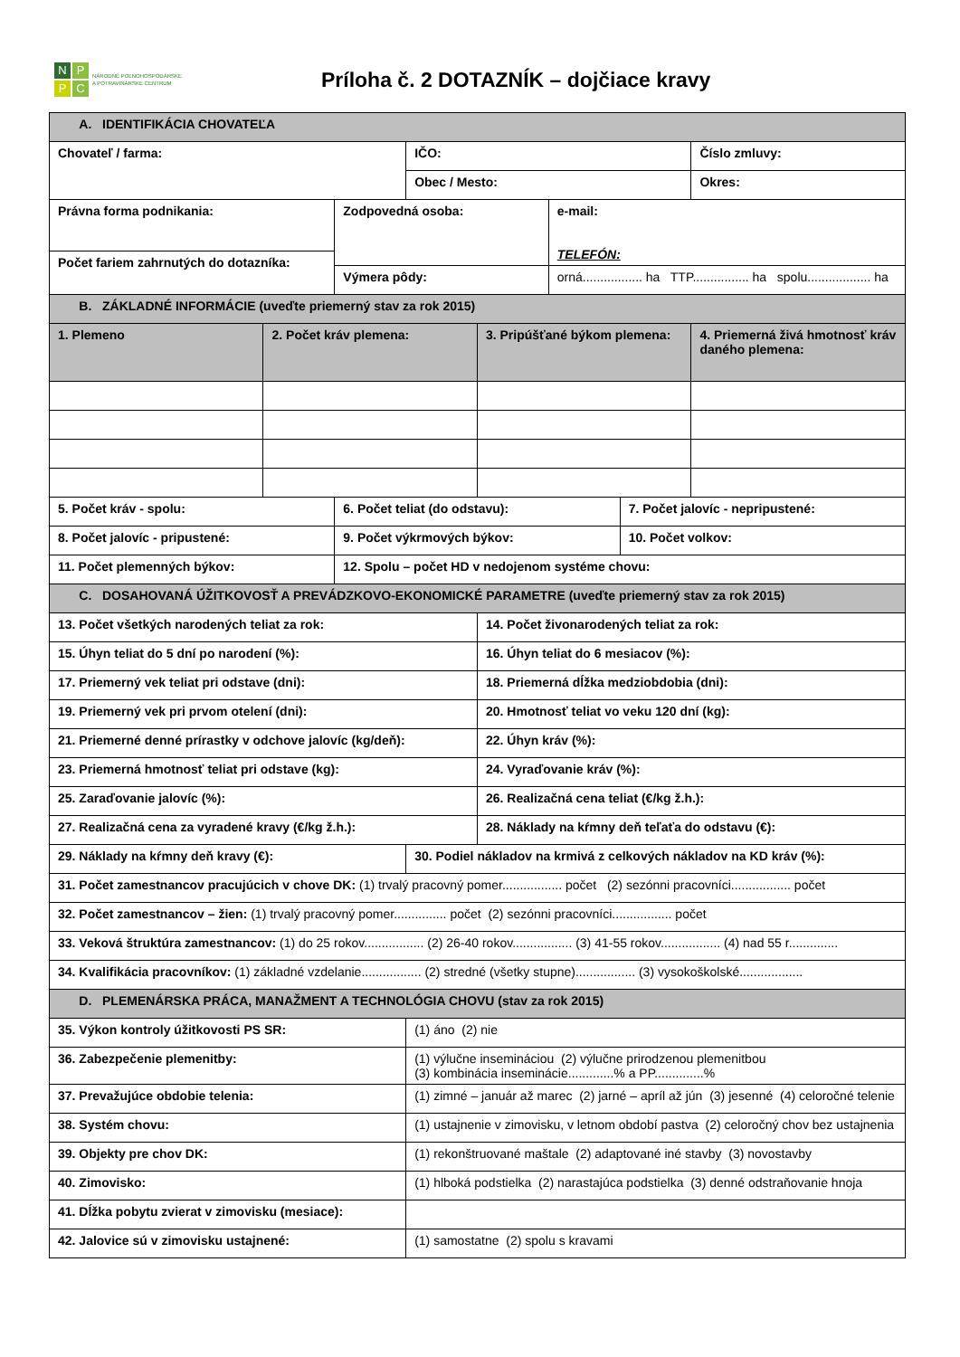NPPC
NÁRODNÉ POĽNOHOSPODÁRSKE
A POTRAVINÁRSKE CENTRUM
Príloha č. 2 DOTAZNÍK – dojčiace kravy
| A. IDENTIFIKÁCIA CHOVATEĽA | | | | | | | |
| Chovateľ / farma: | | | IČO: | | | | Číslo zmluvy: |
| | | | Obec / Mesto: | | | | Okres: |
| Právna forma podnikania: | | Zodpovedná osoba: | | | e-mail: TELEFÓN: | | |
| Počet fariem zahrnutých do dotazníka: | | | | | | | |
| | | Výmera pôdy: | | | orná................. ha TTP................ ha spolu.................. ha | | |
| B. ZÁKLADNÉ INFORMÁCIE (uveďte priemerný stav za rok 2015) | | | | | | | |
| 1. Plemeno | 2. Počet kráv plemena: | | | 3. Pripúšťané býkom plemena: | | | 4. Priemerná živá hmotnosť kráv daného plemena: |
| 5. Počet kráv - spolu: | | 6. Počet teliat (do odstavu): | | | | 7. Počet jalovíc - nepripustené: | |
| 8. Počet jalovíc - pripustené: | | 9. Počet výkrmových býkov: | | | | 10. Počet volkov: | |
| 11. Počet plemenných býkov: | | 12. Spolu – počet HD v nedojenom systéme chovu: | | | | | |
| C. DOSAHOVANÁ ÚŽITKOVOSŤ A PREVÁDZKOVO-EKONOMICKÉ PARAMETRE (uveďte priemerný stav za rok 2015) | | | | | | | |
| 13. Počet všetkých narodených teliat za rok: | | | | 14. Počet živonarodených teliat za rok: | | | |
| 15. Úhyn teliat do 5 dní po narodení (%): | | | | 16. Úhyn teliat do 6 mesiacov (%): | | | |
| 17. Priemerný vek teliat pri odstave (dni): | | | | 18. Priemerná dĺžka medziobdobia (dni): | | | |
| 19. Priemerný vek pri prvom otelení (dni): | | | | 20. Hmotnosť teliat vo veku 120 dní (kg): | | | |
| 21. Priemerné denné prírastky v odchove jalovíc (kg/deň): | | | | 22. Úhyn kráv (%): | | | |
| 23. Priemerná hmotnosť teliat pri odstave (kg): | | | | 24. Vyraďovanie kráv (%): | | | |
| 25. Zaraďovanie jalovíc (%): | | | | 26. Realizačná cena teliat (€/kg ž.h.): | | | |
| 27. Realizačná cena za vyradené kravy (€/kg ž.h.): | | | | 28. Náklady na kŕmny deň teľaťa do odstavu (€): | | | |
| 29. Náklady na kŕmny deň kravy (€): | | | 30. Podiel nákladov na krmivá z celkových nákladov na KD kráv (%): | | | | |
| 31. Počet zamestnancov pracujúcich v chove DK: (1) trvalý pracovný pomer................. počet (2) sezónni pracovníci................. počet | | | | | | | |
| 32. Počet zamestnancov – žien: (1) trvalý pracovný pomer............... počet (2) sezónni pracovníci................. počet | | | | | | | |
| 33. Veková štruktúra zamestnancov: (1) do 25 rokov................. (2) 26-40 rokov................. (3) 41-55 rokov................. (4) nad 55 r.............. | | | | | | | |
| 34. Kvalifikácia pracovníkov: (1) základné vzdelanie................. (2) stredné (všetky stupne)................. (3) vysokoškolské.................. | | | | | | | |
| D. PLEMENÁRSKA PRÁCA, MANAŽMENT A TECHNOLÓGIA CHOVU (stav za rok 2015) | | | | | | | |
| 35. Výkon kontroly úžitkovosti PS SR: | | | (1) áno (2) nie | | | | |
| 36. Zabezpečenie plemenitby: | | | (1) výlučne insemináciou (2) výlučne prirodzenou plemenitbou (3) kombinácia inseminácie.............% a PP..............% | | | | |
| 37. Prevažujúce obdobie telenia: | | | (1) zimné – január až marec (2) jarné – apríl až jún (3) jesenné (4) celoročné telenie | | | | |
| 38. Systém chovu: | | | (1) ustajnenie v zimovisku, v letnom období pastva (2) celoročný chov bez ustajnenia | | | | |
| 39. Objekty pre chov DK: | | | (1) rekonštruované maštale (2) adaptované iné stavby (3) novostavby | | | | |
| 40. Zimovisko: | | | (1) hlboká podstielka (2) narastajúca podstielka (3) denné odstraňovanie hnoja | | | | |
| 41. Dĺžka pobytu zvierat v zimovisku (mesiace): | | | | | | | |
| 42. Jalovice sú v zimovisku ustajnené: | | | (1) samostatne (2) spolu s kravami | | | | |